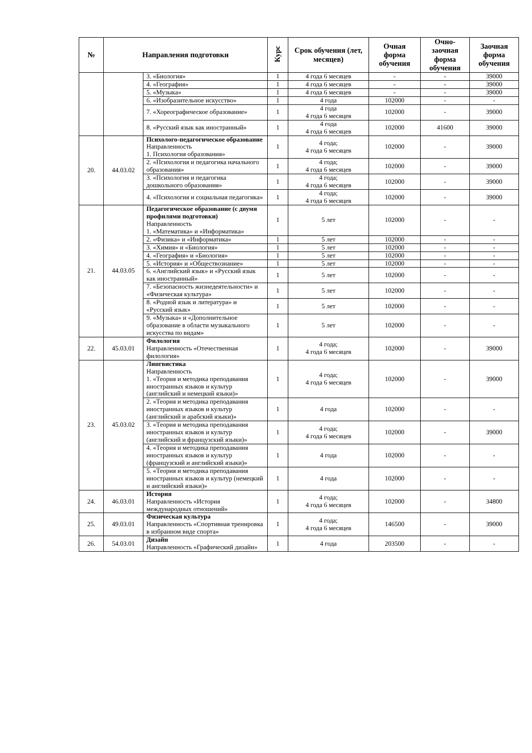| № | Направления подготовки | | Курс | Срок обучения (лет, месяцев) | Очная форма обучения | Очно-заочная форма обучения | Заочная форма обучения |
| --- | --- | --- | --- | --- | --- | --- | --- |
| | | 3. «Биология» | 1 | 4 года 6 месяцев | - | - | 39000 |
| | | 4. «География» | 1 | 4 года 6 месяцев | - | - | 39000 |
| | | 5. «Музыка» | 1 | 4 года 6 месяцев | - | - | 39000 |
| | | 6. «Изобразительное искусство» | 1 | 4 года | 102000 | - | - |
| | | 7. «Хореографическое образование» | 1 | 4 года 4 года 6 месяцев | 102000 | - | 39000 |
| | | 8. «Русский язык как иностранный» | 1 | 4 года 4 года 6 месяцев | 102000 | 41600 | 39000 |
| 20. | 44.03.02 | Психолого-педагогическое образование Направленность 1. Психология образования» | 1 | 4 года; 4 года 6 месяцев | 102000 | - | 39000 |
| | | 2. «Психология и педагогика начального образования» | 1 | 4 года; 4 года 6 месяцев | 102000 | - | 39000 |
| | | 3. «Психология и педагогика дошкольного образования» | 1 | 4 года; 4 года 6 месяцев | 102000 | - | 39000 |
| | | 4. «Психология и социальная педагогика» | 1 | 4 года; 4 года 6 месяцев | 102000 | - | 39000 |
| 21. | 44.03.05 | Педагогическое образование (с двумя профилями подготовки) Направленность 1. «Математика» и «Информатика» | 1 | 5 лет | 102000 | - | - |
| | | 2. «Физика» и «Информатика» | 1 | 5 лет | 102000 | - | - |
| | | 3. «Химия» и «Биология» | 1 | 5 лет | 102000 | - | - |
| | | 4. «География» и «Биология» | 1 | 5 лет | 102000 | - | - |
| | | 5. «История» и «Обществознание» | 1 | 5 лет | 102000 | - | - |
| | | 6. «Английский язык» и «Русский язык как иностранный» | 1 | 5 лет | 102000 | - | - |
| | | 7. «Безопасность жизнедеятельности» и «Физическая культура» | 1 | 5 лет | 102000 | - | - |
| | | 8. «Родной язык и литература» и «Русский язык» | 1 | 5 лет | 102000 | - | - |
| | | 9. «Музыка» и «Дополнительное образование в области музыкального искусства по видам» | 1 | 5 лет | 102000 | - | - |
| 22. | 45.03.01 | Филология Направленность «Отечественная филология» | 1 | 4 года; 4 года 6 месяцев | 102000 | - | 39000 |
| 23. | 45.03.02 | Лингвистика Направленность 1. «Теория и методика преподавания иностранных языков и культур (английский и немецкий языки)» | 1 | 4 года; 4 года 6 месяцев | 102000 | - | 39000 |
| | | 2. «Теория и методика преподавания иностранных языков и культур (английский и арабский языки)» | 1 | 4 года | 102000 | - | - |
| | | 3. «Теория и методика преподавания иностранных языков и культур (английский и французский языки)» | 1 | 4 года; 4 года 6 месяцев | 102000 | - | 39000 |
| | | 4. «Теория и методика преподавания иностранных языков и культур (французский и английский языки)» | 1 | 4 года | 102000 | - | - |
| | | 5. «Теория и методика преподавания иностранных языков и культур (немецкий и английский языки)» | 1 | 4 года | 102000 | - | - |
| 24. | 46.03.01 | История Направленность «История международных отношений» | 1 | 4 года; 4 года 6 месяцев | 102000 | - | 34800 |
| 25. | 49.03.01 | Физическая культура Направленность «Спортивная тренировка в избранном виде спорта» | 1 | 4 года; 4 года 6 месяцев | 146500 | - | 39000 |
| 26. | 54.03.01 | Дизайн Направленность «Графический дизайн» | 1 | 4 года | 203500 | - | - |